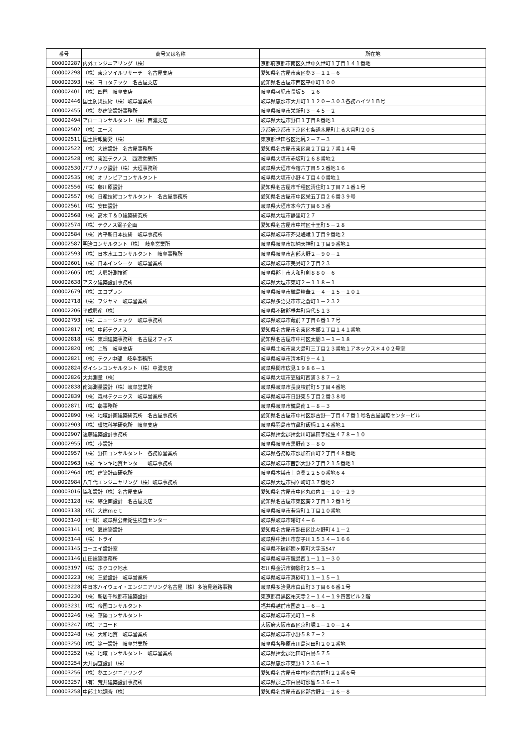| 番号 | 商号又は名称 | 所在地 |
| --- | --- | --- |
| 000002287 | 内外エンジニアリング（株） | 京都府京都市南区久世中久世町１丁目１４１番地 |
| 000002298 | （株）東京ソイルリサーチ 名古屋支店 | 愛知県名古屋市東区葵３－１１－６ |
| 000002393 | （株）ヨコタテック 名古屋支店 | 愛知県名古屋市西区平中町１００ |
| 000002401 | （株）四門 岐阜支店 | 岐阜県可児市長坂５－２６ |
| 000002446 | 国土防災技術（株）岐阜営業所 | 岐阜県恵那市大井町１１２０－３０３各務ハイツ１Ｂ号 |
| 000002455 | （株）葵建築設計事務所 | 岐阜県岐阜市栄新町３－４５－２ |
| 000002494 | アローコンサルタント（株）西濃支店 | 岐阜県大垣市野口１丁目８番地１ |
| 000002502 | （株）エース | 京都府京都市下京区七条通木屋町上る大宮町２０５ |
| 000002511 | 国土情報開発（株） | 東京都世田谷区池尻２－７－３ |
| 000002522 | （株）大建設計 名古屋事務所 | 愛知県名古屋市東区泉２丁目２７番１４号 |
| 000002528 | （株）東海テクノス 西濃営業所 | 岐阜県大垣市赤坂町２６８番地２ |
| 000002530 | パブリック設計（株）大垣事務所 | 岐阜県大垣市今宿六丁目５２番地１６ |
| 000002535 | （株）オリンピアコンサルタント | 岐阜県大垣市小野４丁目４０番地１ |
| 000002556 | （株）藤川原設計 | 愛知県名古屋市千種区清住町１丁目７１番１号 |
| 000002557 | （株）日産技術コンサルタント 名古屋事務所 | 愛知県名古屋市中区栄五丁目２６番３９号 |
| 000002561 | （株）安田設計 | 岐阜県大垣市本今六丁目６３番 |
| 000002568 | （株）高木Ｔ＆Ｄ建築研究所 | 岐阜県大垣市静里町２７ |
| 000002574 | （株）テクノス電子企画 | 愛知県名古屋市中村区十王町５－２８ |
| 000002584 | （株）片平新日本技研 岐阜事務所 | 岐阜県岐阜市芥見嵯峨１丁目９番地２ |
| 000002587 | 明治コンサルタント（株） 岐阜営業所 | 岐阜県岐阜市加納天神町１丁目９番地１ |
| 000002593 | （株）日本水工コンサルタント 岐阜事務所 | 岐阜県岐阜市茜部大野２－９０－１ |
| 000002601 | （株）日本インシーク 岐阜営業所 | 岐阜県岐阜市美島町２丁目２３ |
| 000002605 | （株）大興計測技術 | 岐阜県郡上市大和町剣８８０－６ |
| 000002638 | アスク建築設計事務所 | 岐阜県大垣市東町２－１１８－１ |
| 000002679 | （株）エコプラン | 岐阜県岐阜市鏡島精華２－４－１５－１０１ |
| 000002718 | （株）フジヤマ 岐阜営業所 | 岐阜県多治見市市之倉町１－２３２ |
| 000002206 | 平成興産（株） | 岐阜県不破郡垂井町宮代５１３ |
| 000002793 | （株）ニュージェック 岐阜事務所 | 岐阜県岐阜市蔵前７丁目６番１７号 |
| 000002817 | （株）中部テクノス | 愛知県名古屋市名東区本郷２丁目１４１番地 |
| 000002818 | （株）東畑建築事務所 名古屋オフィス | 愛知県名古屋市中村区太閤３－１－１８ |
| 000002820 | （株）上智 岐阜支店 | 岐阜県土岐市泉大島町三丁目２３番地１アネックス＊４０２号室 |
| 000002821 | （株）テクノ中部 岐阜事務所 | 岐阜県岐阜市清本町９－４１ |
| 000002824 | ダイシンコンサルタント（株）中濃支店 | 岐阜県関市広見１９８６－１ |
| 000002826 | 大共測量（株） | 岐阜県大垣市笠縫町西浦３８７－２ |
| 000002838 | 南海測量設計（株）岐阜営業所 | 岐阜県岐阜市長良校前町５丁目４番地 |
| 000002839 | （株）森林テクニクス 岐阜営業所 | 岐阜県岐阜市日野東５丁目２番３８号 |
| 000002871 | （株）彰事務所 | 岐阜県岐阜市鏡島南１－８－３ |
| 000002890 | （株）地域計画建築研究所 名古屋事務所 | 愛知県名古屋市中村区那古野一丁目４７番１号名古屋国際センタービル |
| 000002903 | （株）環境科学研究所 岐阜支店 | 岐阜県羽島市竹鼻町飯柄１１４番地１ |
| 000002907 | 遠藤建築設計事務所 | 岐阜県揖斐郡揖斐川町黒田字松生４７８－１０ |
| 000002955 | （株）歩設計 | 岐阜県岐阜市黒野南３－８０ |
| 000002957 | （株）野田コンサルタント 各務原営業所 | 岐阜県各務原市那加石山町２丁目４８番地 |
| 000002963 | （株）キンキ地質センター 岐阜事務所 | 岐阜県岐阜市茜部大野２丁目２１５番地１ |
| 000002964 | （株）建築計画研究所 | 岐阜県本巣市上真桑２２５０番地６４ |
| 000002984 | 八千代エンジニヤリング（株）岐阜事務所 | 岐阜県大垣市桐ケ崎町３７番地２ |
| 000003016 | 協和設計（株）名古屋支店 | 愛知県名古屋市中区丸の内１－１０－２９ |
| 000003128 | （株）綜企画設計 名古屋支店 | 愛知県名古屋市東区葵２丁目１２番１号 |
| 000003138 | （有）大建ｍｅｔ | 岐阜県岐阜市若宮町１丁目１０番地 |
| 000003140 | （一財）岐阜県公衆衛生検査センター | 岐阜県岐阜市曙町４－６ |
| 000003141 | （株）翼建築設計 | 愛知県名古屋市熱田区比々野町４１－２ |
| 000003144 | （株）トライ | 岐阜県中津川市茄子川１５３４－１６６ |
| 000003145 | コーエイ設計室 | 岐阜県不破郡関ヶ原町大字玉547 |
| 000003146 | 山田建築事務所 | 岐阜県岐阜市鏡島西１－１１－３０ |
| 000003197 | （株）ホクコク地水 | 石川県金沢市御影町２５－１ |
| 000003223 | （株）三愛設計 岐阜営業所 | 岐阜県岐阜市真砂町１１－１５－１ |
| 000003228 | 中日本ハイウェイ・エンジニアリング名古屋（株）多治見道路事務 | 岐阜県多治見市白山町３丁目６６番１号 |
| 000003230 | （株）新居千秋都市建築設計 | 東京都目黒区祐天寺２－１４－１９四宮ビル２階 |
| 000003231 | （株）帝国コンサルタント | 福井県越前市国高１－６－１ |
| 000003246 | （株）華陽コンサルタント | 岐阜県岐阜市光町１－８ |
| 000003247 | （株）アコード | 大阪府大阪市西区京町堀１－１０－１４ |
| 000003248 | （株）大和地質 岐阜営業所 | 岐阜県岐阜市小野５８７－２ |
| 000003250 | （株）第一設計 岐阜営業所 | 岐阜県各務原市川島河田町２０２番地 |
| 000003252 | （株）地域コンサルタント 岐阜営業所 | 岐阜県揖斐郡池田町白鳥５７５ |
| 000003254 | 大井調査設計（株） | 岐阜県恵那市東野１２３６－１ |
| 000003256 | （株）葵エンジニアリング | 愛知県名古屋市中村区佐古前町２２番６号 |
| 000003257 | （有）荒井建築設計事務所 | 岐阜県郡上市白鳥町那留５３６－１ |
| 000003258 | 中部土地調査（株） | 愛知県名古屋市西区那古野２－２６－８ |